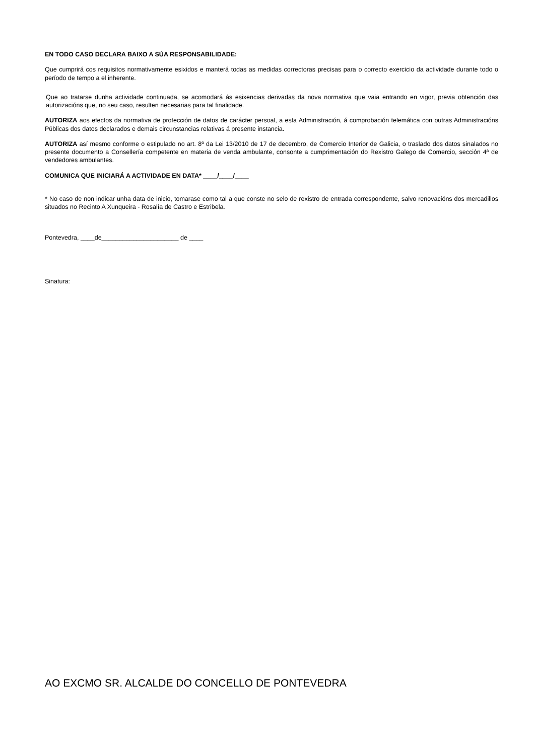EN TODO CASO DECLARA BAIXO A SÚA RESPONSABILIDADE:
Que cumprirá cos requisitos normativamente esixidos e manterá todas as medidas correctoras precisas para o correcto exercicio da actividade durante todo o período de tempo a el inherente.
Que ao tratarse dunha actividade continuada, se acomodará ás esixencias derivadas da nova normativa que vaia entrando en vigor, previa obtención das autorizacións que, no seu caso, resulten necesarias para tal finalidade.
AUTORIZA aos efectos da normativa de protección de datos de carácter persoal, a esta Administración, á comprobación telemática con outras Administracións Públicas dos datos declarados e demais circunstancias relativas á presente instancia.
AUTORIZA así mesmo conforme o estipulado no art. 8º da Lei 13/2010 de 17 de decembro, de Comercio Interior de Galicia, o traslado dos datos sinalados no presente documento a Consellería competente en materia de venda ambulante, consonte a cumprimentación do Rexistro Galego de Comercio, sección 4ª de vendedores ambulantes.
COMUNICA QUE INICIARÁ A ACTIVIDADE EN DATA* ____/____/____
* No caso de non indicar unha data de inicio, tomarase como tal a que conste no selo de rexistro de entrada correspondente, salvo renovacións dos mercadillos situados no Recinto A Xunqueira - Rosalía de Castro e Estribela.
Pontevedra, ____de______________________ de ____
Sinatura:
AO EXCMO SR. ALCALDE DO CONCELLO DE PONTEVEDRA